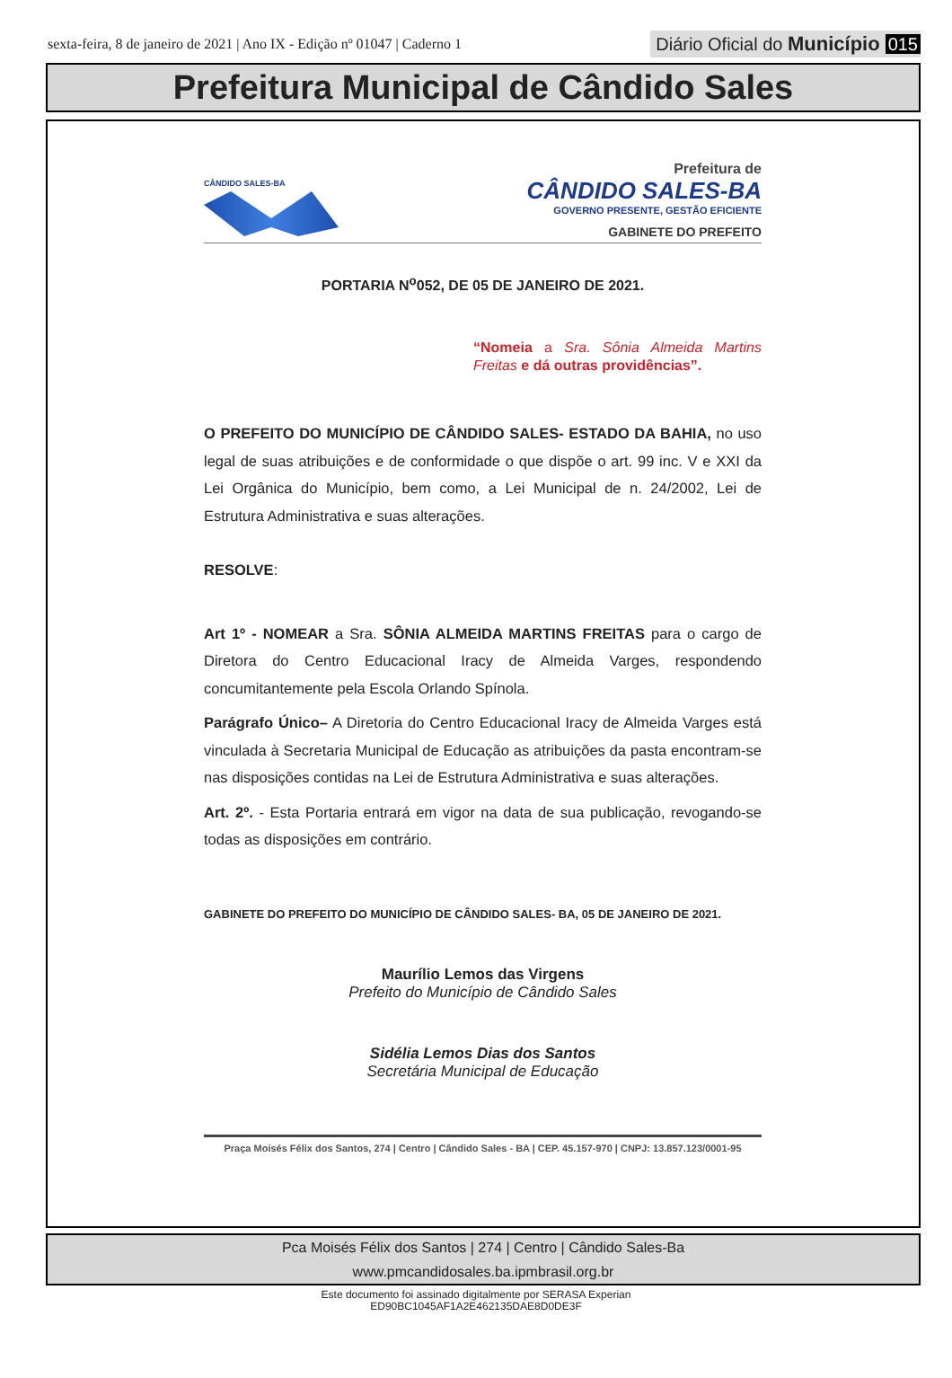sexta-feira, 8 de janeiro de 2021 | Ano IX - Edição nº 01047 | Caderno 1
Diário Oficial do Município 015
Prefeitura Municipal de Cândido Sales
CÂNDIDO SALES-BA
Prefeitura de
CÂNDIDO SALES-BA
GOVERNO PRESENTE, GESTÃO EFICIENTE
GABINETE DO PREFEITO
PORTARIA N<sup>o</sup>052, DE 05 DE JANEIRO DE 2021.
“Nomeia a Sra. Sônia Almeida Martins Freitas e dá outras providências”.
O PREFEITO DO MUNICÍPIO DE CÂNDIDO SALES- ESTADO DA BAHIA, no uso legal de suas atribuições e de conformidade o que dispõe o art. 99 inc. V e XXI da Lei Orgânica do Município, bem como, a Lei Municipal de n. 24/2002, Lei de Estrutura Administrativa e suas alterações.
RESOLVE:
Art 1º - NOMEAR a Sra. SÔNIA ALMEIDA MARTINS FREITAS para o cargo de Diretora do Centro Educacional Iracy de Almeida Varges, respondendo concumitantemente pela Escola Orlando Spínola.
Parágrafo Único– A Diretoria do Centro Educacional Iracy de Almeida Varges está vinculada à Secretaria Municipal de Educação as atribuições da pasta encontram-se nas disposições contidas na Lei de Estrutura Administrativa e suas alterações.
Art. 2º. - Esta Portaria entrará em vigor na data de sua publicação, revogando-se todas as disposições em contrário.
GABINETE DO PREFEITO DO MUNICÍPIO DE CÂNDIDO SALES- BA, 05 DE JANEIRO DE 2021.
Maurílio Lemos das Virgens
Prefeito do Município de Cândido Sales
Sidélia Lemos Dias dos Santos
Secretária Municipal de Educação
Praça Moisés Félix dos Santos, 274 | Centro | Cândido Sales - BA | CEP. 45.157-970 | CNPJ: 13.857.123/0001-95
Pca Moisés Félix dos Santos | 274 | Centro | Cândido Sales-Ba
www.pmcandidosales.ba.ipmbrasil.org.br
Este documento foi assinado digitalmente por SERASA Experian
ED90BC1045AF1A2E462135DAE8D0DE3F